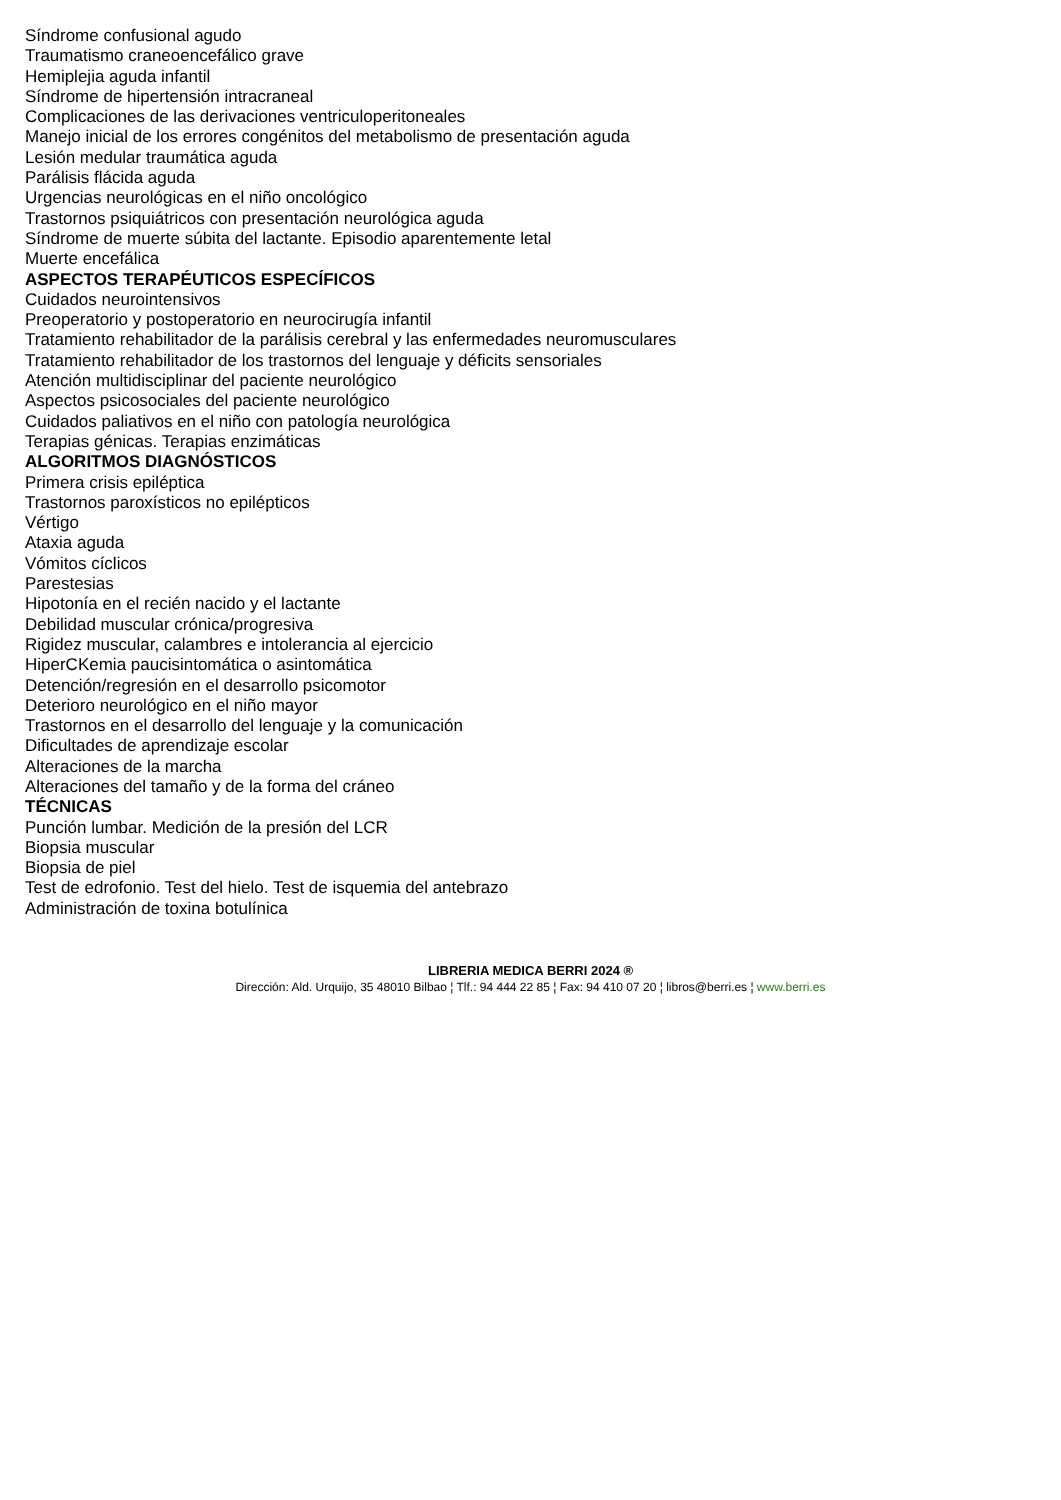Síndrome confusional agudo
Traumatismo craneoencefálico grave
Hemiplejia aguda infantil
Síndrome de hipertensión intracraneal
Complicaciones de las derivaciones ventriculoperitoneales
Manejo inicial de los errores congénitos del metabolismo de presentación aguda
Lesión medular traumática aguda
Parálisis flácida aguda
Urgencias neurológicas en el niño oncológico
Trastornos psiquiátricos con presentación neurológica aguda
Síndrome de muerte súbita del lactante. Episodio aparentemente letal
Muerte encefálica
ASPECTOS TERAPÉUTICOS ESPECÍFICOS
Cuidados neurointensivos
Preoperatorio y postoperatorio en neurocirugía infantil
Tratamiento rehabilitador de la parálisis cerebral y las enfermedades neuromusculares
Tratamiento rehabilitador de los trastornos del lenguaje y déficits sensoriales
Atención multidisciplinar del paciente neurológico
Aspectos psicosociales del paciente neurológico
Cuidados paliativos en el niño con patología neurológica
Terapias génicas. Terapias enzimáticas
ALGORITMOS DIAGNÓSTICOS
Primera crisis epiléptica
Trastornos paroxísticos no epilépticos
Vértigo
Ataxia aguda
Vómitos cíclicos
Parestesias
Hipotonía en el recién nacido y el lactante
Debilidad muscular crónica/progresiva
Rigidez muscular, calambres e intolerancia al ejercicio
HiperCKemia paucisintomática o asintomática
Detención/regresión en el desarrollo psicomotor
Deterioro neurológico en el niño mayor
Trastornos en el desarrollo del lenguaje y la comunicación
Dificultades de aprendizaje escolar
Alteraciones de la marcha
Alteraciones del tamaño y de la forma del cráneo
TÉCNICAS
Punción lumbar. Medición de la presión del LCR
Biopsia muscular
Biopsia de piel
Test de edrofonio. Test del hielo. Test de isquemia del antebrazo
Administración de toxina botulínica
LIBRERIA MEDICA BERRI 2024 ®
Dirección: Ald. Urquijo, 35 48010 Bilbao ¦ Tlf.: 94 444 22 85 ¦ Fax: 94 410 07 20 ¦ libros@berri.es ¦ www.berri.es